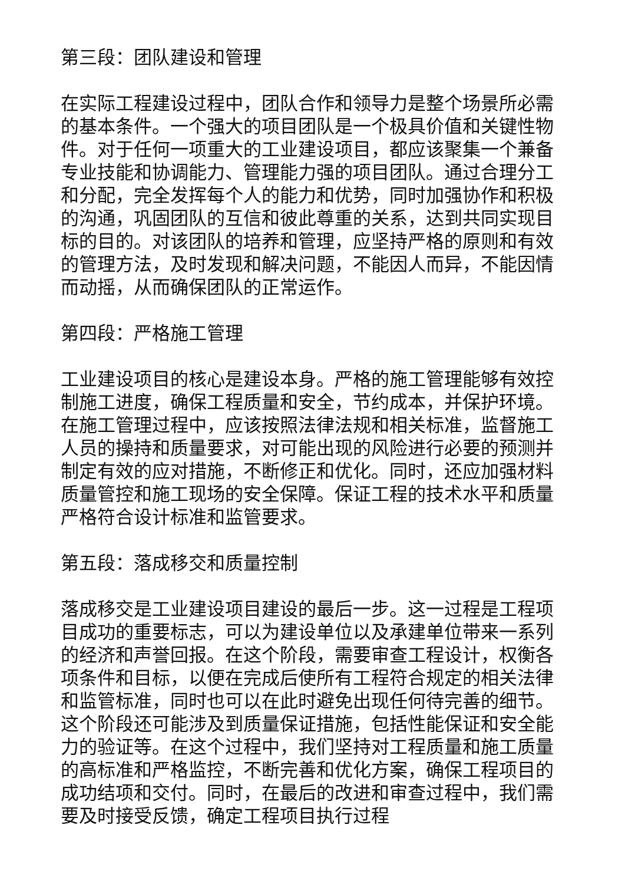第三段：团队建设和管理
在实际工程建设过程中，团队合作和领导力是整个场景所必需的基本条件。一个强大的项目团队是一个极具价值和关键性物件。对于任何一项重大的工业建设项目，都应该聚集一个兼备专业技能和协调能力、管理能力强的项目团队。通过合理分工和分配，完全发挥每个人的能力和优势，同时加强协作和积极的沟通，巩固团队的互信和彼此尊重的关系，达到共同实现目标的目的。对该团队的培养和管理，应坚持严格的原则和有效的管理方法，及时发现和解决问题，不能因人而异，不能因情而动摇，从而确保团队的正常运作。
第四段：严格施工管理
工业建设项目的核心是建设本身。严格的施工管理能够有效控制施工进度，确保工程质量和安全，节约成本，并保护环境。在施工管理过程中，应该按照法律法规和相关标准，监督施工人员的操持和质量要求，对可能出现的风险进行必要的预测并制定有效的应对措施，不断修正和优化。同时，还应加强材料质量管控和施工现场的安全保障。保证工程的技术水平和质量严格符合设计标准和监管要求。
第五段：落成移交和质量控制
落成移交是工业建设项目建设的最后一步。这一过程是工程项目成功的重要标志，可以为建设单位以及承建单位带来一系列的经济和声誉回报。在这个阶段，需要审查工程设计，权衡各项条件和目标，以便在完成后使所有工程符合规定的相关法律和监管标准，同时也可以在此时避免出现任何待完善的细节。这个阶段还可能涉及到质量保证措施，包括性能保证和安全能力的验证等。在这个过程中，我们坚持对工程质量和施工质量的高标准和严格监控，不断完善和优化方案，确保工程项目的成功结项和交付。同时，在最后的改进和审查过程中，我们需要及时接受反馈，确定工程项目执行过程